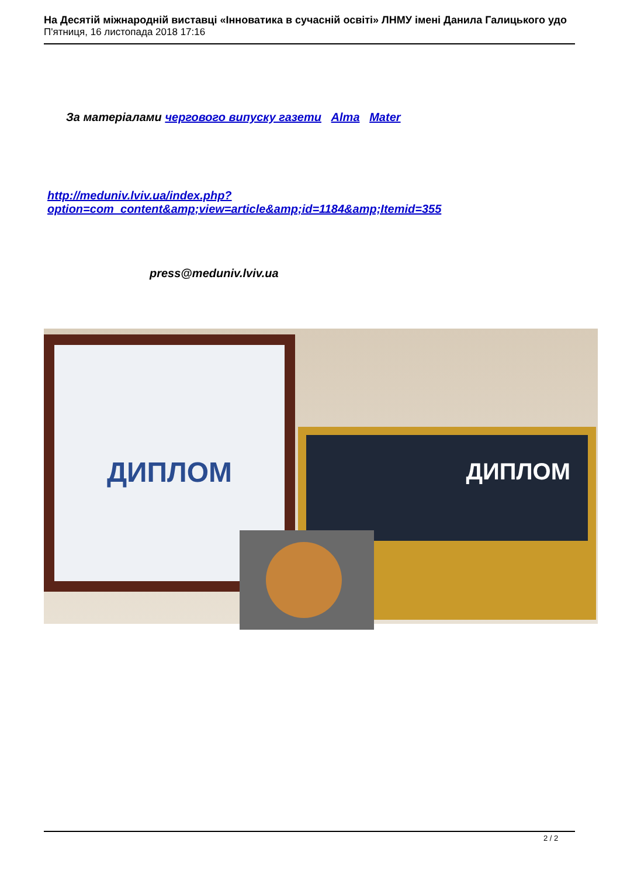На Десятій міжнародній виставці «Інноватика в сучасній освіті» ЛНМУ імені Данила Галицького удо
П'ятниця, 16 листопада 2018 17:16
За матеріалами чергового випуску газети Alma Mater
http://meduniv.lviv.ua/index.php?option=com_content&amp;view=article&amp;id=1184&amp;Itemid=355
press@meduniv.lviv.ua
ДИПЛОМ
ДИПЛОМ
2 / 2